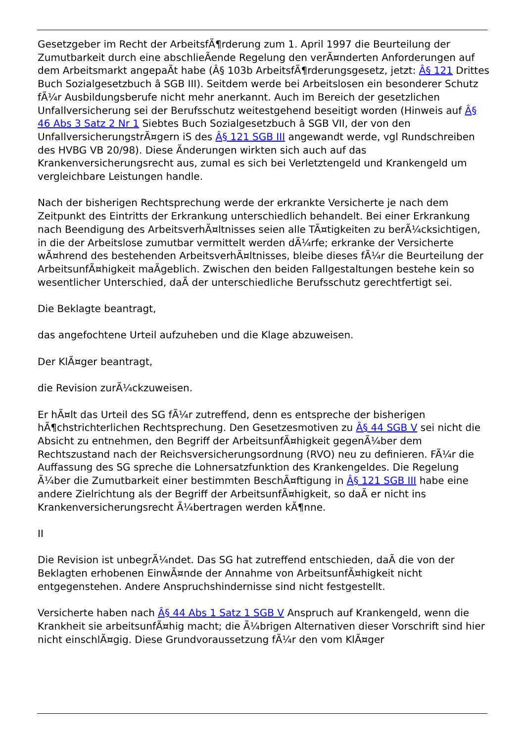Gesetzgeber im Recht der ArbeitsfÃ¶rderung zum 1. April 1997 die Beurteilung der Zumutbarkeit durch eine abschlieÃende Regelung den verÃ¤nderten Anforderungen auf dem Arbeitsmarkt angepaÃt habe (Â§ 103b ArbeitsfÃ¶rderungsgesetz, jetzt: Â§ 121 Drittes Buch Sozialgesetzbuch â SGB III). Seitdem werde bei Arbeitslosen ein besonderer Schutz fÃ¼r Ausbildungsberufe nicht mehr anerkannt. Auch im Bereich der gesetzlichen Unfallversicherung sei der Berufsschutz weitestgehend beseitigt worden (Hinweis auf Â§ 46 Abs 3 Satz 2 Nr 1 Siebtes Buch Sozialgesetzbuch â SGB VII, der von den UnfallversicherungstrÃ¤gern iS des Â§ 121 SGB III angewandt werde, vgl Rundschreiben des HVBG VB 20/98). Diese Ãnderungen wirkten sich auch auf das Krankenversicherungsrecht aus, zumal es sich bei Verletztengeld und Krankengeld um vergleichbare Leistungen handle.
Nach der bisherigen Rechtsprechung werde der erkrankte Versicherte je nach dem Zeitpunkt des Eintritts der Erkrankung unterschiedlich behandelt. Bei einer Erkrankung nach Beendigung des ArbeitsverhÃ¤ltnisses seien alle TÃ¤tigkeiten zu berÃ¼cksichtigen, in die der Arbeitslose zumutbar vermittelt werden dÃ¼rfe; erkranke der Versicherte wÃ¤hrend des bestehenden ArbeitsverhÃ¤ltnisses, bleibe dieses fÃ¼r die Beurteilung der ArbeitsunfÃ¤higkeit maÃgeblich. Zwischen den beiden Fallgestaltungen bestehe kein so wesentlicher Unterschied, daÃ der unterschiedliche Berufsschutz gerechtfertigt sei.
Die Beklagte beantragt,
das angefochtene Urteil aufzuheben und die Klage abzuweisen.
Der KlÃ¤ger beantragt,
die Revision zurÃ¼ckzuweisen.
Er hÃ¤lt das Urteil des SG fÃ¼r zutreffend, denn es entspreche der bisherigen hÃ¶chstrichterlichen Rechtsprechung. Den Gesetzesmotiven zu Â§ 44 SGB V sei nicht die Absicht zu entnehmen, den Begriff der ArbeitsunfÃ¤higkeit gegenÃ¼ber dem Rechtszustand nach der Reichsversicherungsordnung (RVO) neu zu definieren. FÃ¼r die Auffassung des SG spreche die Lohnersatzfunktion des Krankengeldes. Die Regelung Ã¼ber die Zumutbarkeit einer bestimmten BeschÃ¤ftigung in Â§ 121 SGB III habe eine andere Zielrichtung als der Begriff der ArbeitsunfÃ¤higkeit, so daÃ er nicht ins Krankenversicherungsrecht Ã¼bertragen werden kÃ¶nne.
II
Die Revision ist unbegrÃ¼ndet. Das SG hat zutreffend entschieden, daÃ die von der Beklagten erhobenen EinwÃ¤nde der Annahme von ArbeitsunfÃ¤higkeit nicht entgegenstehen. Andere Anspruchshindernisse sind nicht festgestellt.
Versicherte haben nach Â§ 44 Abs 1 Satz 1 SGB V Anspruch auf Krankengeld, wenn die Krankheit sie arbeitsunfÃ¤hig macht; die Ã¼brigen Alternativen dieser Vorschrift sind hier nicht einschlÃ¤gig. Diese Grundvoraussetzung fÃ¼r den vom KlÃ¤ger